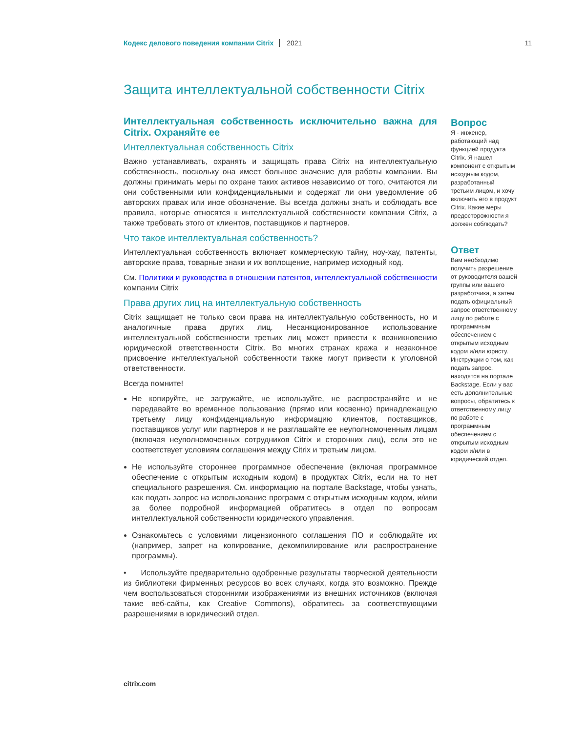Кодекс делового поведения компании Citrix 2021 11
Защита интеллектуальной собственности Citrix
Интеллектуальная собственность исключительно важна для Citrix. Охраняйте ее
Интеллектуальная собственность Citrix
Важно устанавливать, охранять и защищать права Citrix на интеллектуальную собственность, поскольку она имеет большое значение для работы компании. Вы должны принимать меры по охране таких активов независимо от того, считаются ли они собственными или конфиденциальными и содержат ли они уведомление об авторских правах или иное обозначение. Вы всегда должны знать и соблюдать все правила, которые относятся к интеллектуальной собственности компании Citrix, а также требовать этого от клиентов, поставщиков и партнеров.
Что такое интеллектуальная собственность?
Интеллектуальная собственность включает коммерческую тайну, ноу-хау, патенты, авторские права, товарные знаки и их воплощение, например исходный код.
См. Политики и руководства в отношении патентов, интеллектуальной собственности компании Citrix
Права других лиц на интеллектуальную собственность
Citrix защищает не только свои права на интеллектуальную собственность, но и аналогичные права других лиц. Несанкционированное использование интеллектуальной собственности третьих лиц может привести к возникновению юридической ответственности Citrix. Во многих странах кража и незаконное присвоение интеллектуальной собственности также могут привести к уголовной ответственности.
Всегда помните!
Не копируйте, не загружайте, не используйте, не распространяйте и не передавайте во временное пользование (прямо или косвенно) принадлежащую третьему лицу конфиденциальную информацию клиентов, поставщиков, поставщиков услуг или партнеров и не разглашайте ее неуполномоченным лицам (включая неуполномоченных сотрудников Citrix и сторонних лиц), если это не соответствует условиям соглашения между Citrix и третьим лицом.
Не используйте стороннее программное обеспечение (включая программное обеспечение с открытым исходным кодом) в продуктах Citrix, если на то нет специального разрешения. См. информацию на портале Backstage, чтобы узнать, как подать запрос на использование программ с открытым исходным кодом, и/или за более подробной информацией обратитесь в отдел по вопросам интеллектуальной собственности юридического управления.
Ознакомьтесь с условиями лицензионного соглашения ПО и соблюдайте их (например, запрет на копирование, декомпилирование или распространение программы).
• Используйте предварительно одобренные результаты творческой деятельности из библиотеки фирменных ресурсов во всех случаях, когда это возможно. Прежде чем воспользоваться сторонними изображениями из внешних источников (включая такие веб-сайты, как Creative Commons), обратитесь за соответствующими разрешениями в юридический отдел.
Вопрос
Я - инженер, работающий над функцией продукта Citrix. Я нашел компонент с открытым исходным кодом, разработанный третьим лицом, и хочу включить его в продукт Citrix. Какие меры предосторожности я должен соблюдать?
Ответ
Вам необходимо получить разрешение от руководителя вашей группы или вашего разработчика, а затем подать официальный запрос ответственному лицу по работе с программным обеспечением с открытым исходным кодом и/или юристу. Инструкции о том, как подать запрос, находятся на портале Backstage. Если у вас есть дополнительные вопросы, обратитесь к ответственному лицу по работе с программным обеспечением с открытым исходным кодом и/или в юридический отдел.
citrix.com